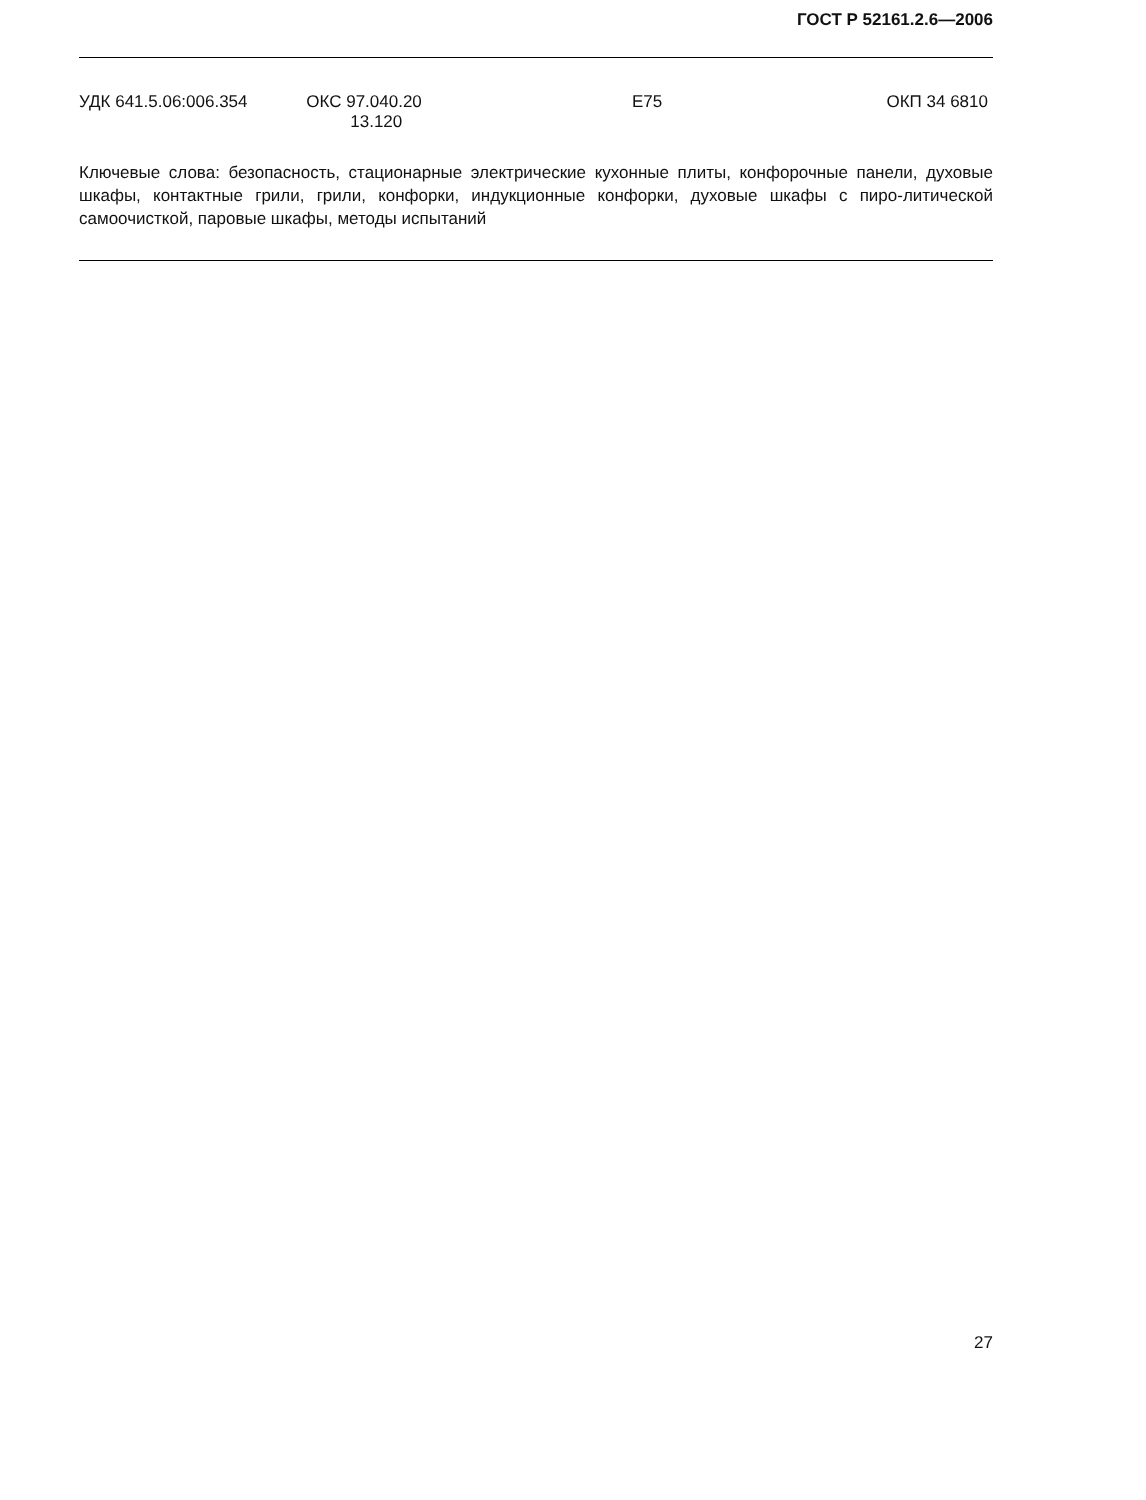ГОСТ Р 52161.2.6—2006
УДК 641.5.06:006.354 ОКС 97.040.20
13.120
E75 ОКП 34 6810
Ключевые слова: безопасность, стационарные электрические кухонные плиты, конфорочные панели, духовые шкафы, контактные грили, грили, конфорки, индукционные конфорки, духовые шкафы с пиро-литической самоочисткой, паровые шкафы, методы испытаний
27